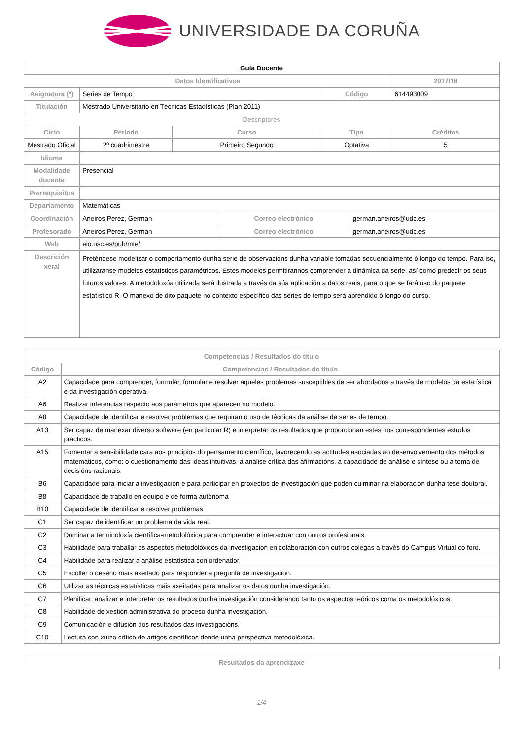UNIVERSIDADE DA CORUÑA
| Guía Docente | | | | | | |
| --- | --- | --- | --- | --- | --- | --- |
| Datos Identificativos | | | | | | 2017/18 |
| Asignatura (*) | Series de Tempo | | | Código | | 614493009 |
| Titulación | Mestrado Universitario en Técnicas Estadísticas (Plan 2011) | | | | | |
| Descriptores | | | | | | |
| Ciclo | Período | Curso | | Tipo | | Créditos |
| Mestrado Oficial | 2º cuadrimestre | Primeiro Segundo | | Optativa | | 5 |
| Idioma | | | | | | |
| Modalidade docente | Presencial | | | | | |
| Prerrequisitos | | | | | | |
| Departamento | Matemáticas | | | | | |
| Coordinación | Aneiros Perez, German | | Correo electrónico | | german.aneiros@udc.es | |
| Profesorado | Aneiros Perez, German | | Correo electrónico | | german.aneiros@udc.es | |
| Web | eio.usc.es/pub/mte/ | | | | | |
| Descrición xeral | Preténdese modelizar o comportamento dunha serie de observacións dunha variable tomadas secuencialmente ó longo do tempo. Para iso, utilizaranse modelos estatísticos paramétricos. Estes modelos permitirannos comprender a dinámica da serie, así como predecir os seus futuros valores. A metodoloxóa utilizada será ilustrada a través da súa aplicación a datos reais, para o que se fará uso do paquete estatístico R. O manexo de dito paquete no contexto específico das series de tempo será aprendido ó longo do curso. | | | | | |
| Competencias / Resultados do título | |
| Código | Competencias / Resultados do título |
| A2 | Capacidade para comprender, formular, formular e resolver aqueles problemas susceptibles de ser abordados a través de modelos da estatística e da investigación operativa. |
| A6 | Realizar inferencias respecto aos parámetros que aparecen no modelo. |
| A8 | Capacidade de identificar e resolver problemas que requiran o uso de técnicas da análise de series de tempo. |
| A13 | Ser capaz de manexar diverso software (en particular R) e interpretar os resultados que proporcionan estes nos correspondentes estudos prácticos. |
| A15 | Fomentar a sensibilidade cara aos principios do pensamento científico, favorecendo as actitudes asociadas ao desenvolvemento dos métodos matemáticos, como: o cuestionamento das ideas intuitivas, a análise crítica das afirmacións, a capacidade de análise e síntese ou a toma de decisións racionais. |
| B6 | Capacidade para iniciar a investigación e para participar en proxectos de investigación que poden culminar na elaboración dunha tese doutoral. |
| B8 | Capacidade de traballo en equipo e de forma autónoma |
| B10 | Capacidade de identificar e resolver problemas |
| C1 | Ser capaz de identificar un problema da vida real. |
| C2 | Dominar a terminoloxía científica-metodolóxica para comprender e interactuar con outros profesionais. |
| C3 | Habilidade para traballar os aspectos metodolóxicos da investigación en colaboración con outros colegas a través do Campus Virtual co foro. |
| C4 | Habilidade para realizar a análise estatística con ordenador. |
| C5 | Escoller o deseño máis axeitado para responder á pregunta de investigación. |
| C6 | Utilizar as técnicas estatísticas máis axeitadas para analizar os datos dunha investigación. |
| C7 | Planificar, analizar e interpretar os resultados dunha investigación considerando tanto os aspectos teóricos coma os metodolóxicos. |
| C8 | Habilidade de xestión administrativa do proceso dunha investigación. |
| C9 | Comunicación e difusión dos resultados das investigacións. |
| C10 | Lectura con xuízo crítico de artigos científicos dende unha perspectiva metodolóxica. |
| Resultados da aprendizaxe |
1/4